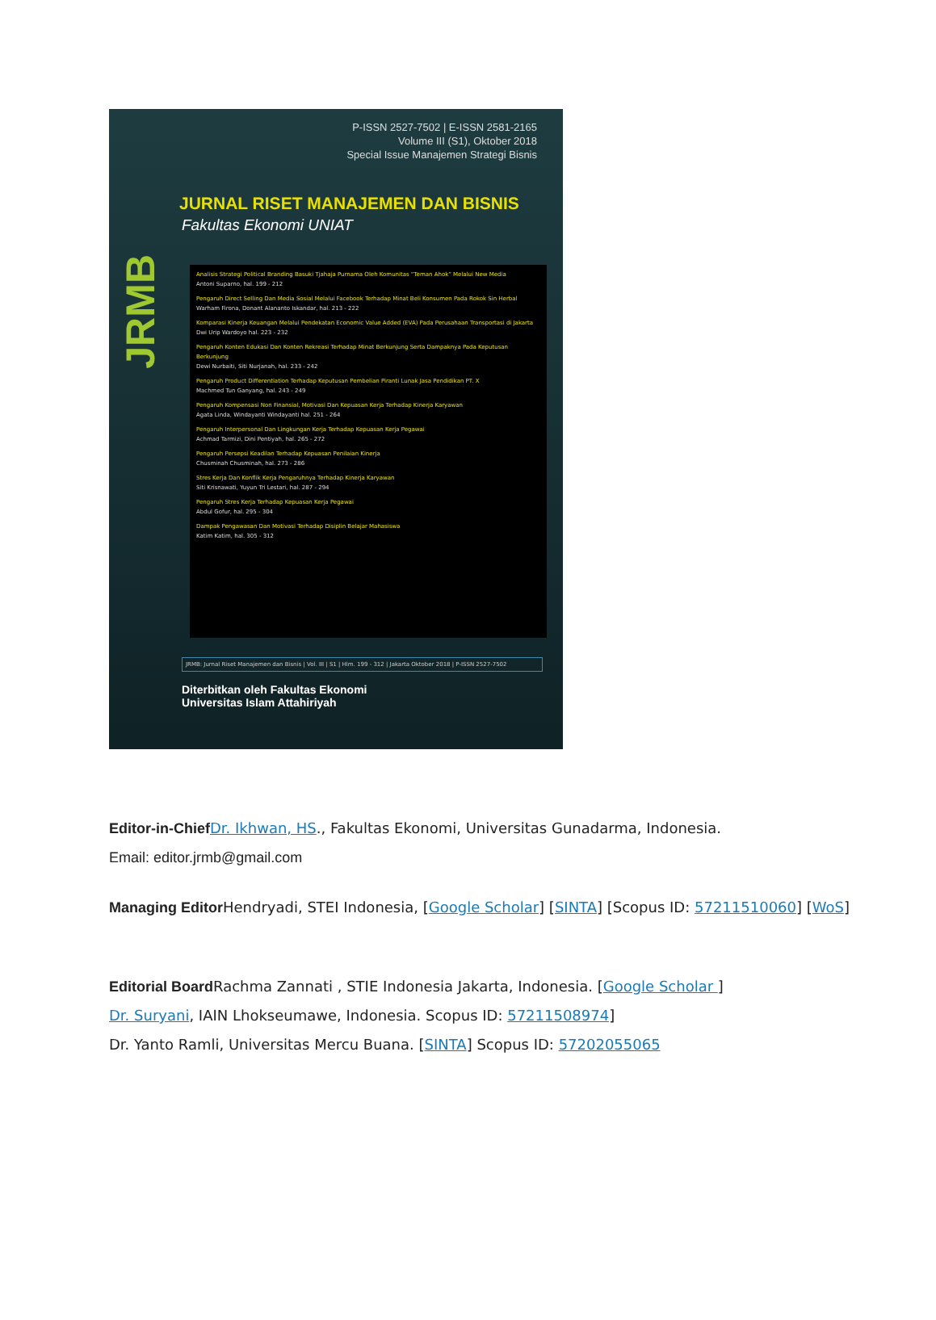P-ISSN 2527-7502 | E-ISSN 2581-2165
Volume III (S1), Oktober 2018
Special Issue Manajemen Strategi Bisnis
JRMB
JURNAL RISET MANAJEMEN DAN BISNIS
Fakultas Ekonomi UNIAT
Analisis Strategi Political Branding Basuki Tjahaja Purnama Oleh Komunitas “Teman Ahok” Melalui New Media
Antoni Suparno, hal. 199 - 212
Pengaruh Direct Selling Dan Media Sosial Melalui Facebook Terhadap Minat Beli Konsumen Pada Rokok Sin Herbal
Warham Firona, Donant Alananto Iskandar, hal. 213 - 222
Komparasi Kinerja Keuangan Melalui Pendekatan Economic Value Added (EVA) Pada Perusahaan Transportasi di Jakarta
Dwi Urip Wardoyo hal. 223 - 232
Pengaruh Konten Edukasi Dan Konten Rekreasi Terhadap Minat Berkunjung Serta Dampaknya Pada Keputusan Berkunjung
Dewi Nurbaiti, Siti Nurjanah, hal. 233 - 242
Pengaruh Product Differentiation Terhadap Keputusan Pembelian Piranti Lunak Jasa Pendidikan PT. X
Machmed Tun Ganyang, hal. 243 - 249
Pengaruh Kompensasi Non Finansial, Motivasi Dan Kepuasan Kerja Terhadap Kinerja Karyawan
Agata Linda, Windayanti Windayanti hal. 251 - 264
Pengaruh Interpersonal Dan Lingkungan Kerja Terhadap Kepuasan Kerja Pegawai
Achmad Tarmizi, Dini Pentiyah, hal. 265 - 272
Pengaruh Persepsi Keadilan Terhadap Kepuasan Penilaian Kinerja
Chusminah Chusminah, hal. 273 - 286
Stres Kerja Dan Konflik Kerja Pengaruhnya Terhadap Kinerja Karyawan
Siti Krisnawati, Yuyun Tri Lestari, hal. 287 - 294
Pengaruh Stres Kerja Terhadap Kepuasan Kerja Pegawai
Abdul Gofur, hal. 295 - 304
Dampak Pengawasan Dan Motivasi Terhadap Disiplin Belajar Mahasiswa
Katim Katim, hal. 305 - 312
JRMB: Jurnal Riset Manajemen dan Bisnis | Vol. III | S1 | Hlm. 199 - 312 | Jakarta Oktober 2018 | P-ISSN 2527-7502
Diterbitkan oleh Fakultas Ekonomi
Universitas Islam Attahiriyah
Editor-in-Chief Dr. Ikhwan, HS., Fakultas Ekonomi, Universitas Gunadarma, Indonesia.
Email: editor.jrmb@gmail.com
Managing Editor Hendryadi, STEI Indonesia, [Google Scholar] [SINTA] [Scopus ID: 57211510060] [WoS]
Editorial Board Rachma Zannati , STIE Indonesia Jakarta, Indonesia. [Google Scholar ]
Dr. Suryani, IAIN Lhokseumawe, Indonesia. Scopus ID: 57211508974]
Dr. Yanto Ramli, Universitas Mercu Buana. [SINTA] Scopus ID: 57202055065